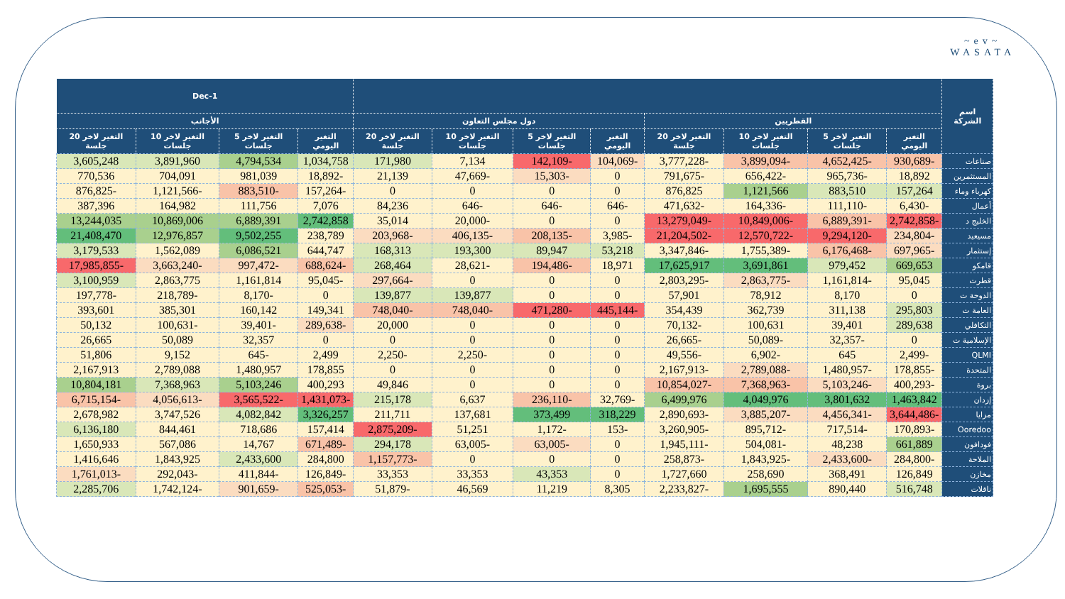~ev~
WASATA
| اسم الشركة | | | | | | | | | 1-Dec | | | |
| --- | --- | --- | --- | --- | --- | --- | --- | --- | --- | --- | --- | --- |
| | القطريين | | | | دول مجلس التعاون | | | | الأجانب | | | |
| | التغير اليومي | التغير لاخر 5 جلسات | التغير لاخر 10 جلسات | التغير لاخر 20 جلسة | التغير اليومي | التغير لاخر 5 جلسات | التغير لاخر 10 جلسات | التغير لاخر 20 جلسة | التغير اليومي | التغير لاخر 5 جلسات | التغير لاخر 10 جلسات | التغير لاخر 20 جلسة |
| صناعات | -930,689 | -4,652,425 | -3,899,094 | -3,777,228 | -104,069 | -142,109 | 7,134 | 171,980 | 1,034,758 | 4,794,534 | 3,891,960 | 3,605,248 |
| المستثمرين | 18,892 | -965,736 | -656,422 | -791,675 | 0 | -15,303 | -47,669 | 21,139 | -18,892 | 981,039 | 704,091 | 770,536 |
| كهرباء وماء | 157,264 | 883,510 | 1,121,566 | 876,825 | 0 | 0 | 0 | 0 | -157,264 | -883,510 | -1,121,566 | -876,825 |
| أعمال | -6,430 | -111,110 | -164,336 | -471,632 | -646 | -646 | -646 | 84,236 | 7,076 | 111,756 | 164,982 | 387,396 |
| الخليج د | -2,742,858 | -6,889,391 | -10,849,006 | -13,279,049 | 0 | 0 | -20,000 | 35,014 | 2,742,858 | 6,889,391 | 10,869,006 | 13,244,035 |
| مسيعيد | -234,804 | -9,294,120 | -12,570,722 | -21,204,502 | -3,985 | -208,135 | -406,135 | -203,968 | 238,789 | 9,502,255 | 12,976,857 | 21,408,470 |
| إستثمار | -697,965 | -6,176,468 | -1,755,389 | -3,347,846 | 53,218 | 89,947 | 193,300 | 168,313 | 644,747 | 6,086,521 | 1,562,089 | 3,179,533 |
| قامكو | 669,653 | 979,452 | 3,691,861 | 17,625,917 | 18,971 | -194,486 | -28,621 | 268,464 | -688,624 | -997,472 | -3,663,240 | -17,985,855 |
| قطرت | 95,045 | -1,161,814 | -2,863,775 | -2,803,295 | 0 | 0 | 0 | -297,664 | -95,045 | 1,161,814 | 2,863,775 | 3,100,959 |
| الدوحة ت | 0 | 8,170 | 78,912 | 57,901 | 0 | 0 | 139,877 | 139,877 | 0 | -8,170 | -218,789 | -197,778 |
| العامة ت | 295,803 | 311,138 | 362,739 | 354,439 | -445,144 | -471,280 | -748,040 | -748,040 | 149,341 | 160,142 | 385,301 | 393,601 |
| التكافلي | 289,638 | 39,401 | 100,631 | -70,132 | 0 | 0 | 0 | 20,000 | -289,638 | -39,401 | -100,631 | 50,132 |
| الإسلامية ت | 0 | -32,357 | -50,089 | -26,665 | 0 | 0 | 0 | 0 | 0 | 32,357 | 50,089 | 26,665 |
| QLMI | -2,499 | 645 | -6,902 | -49,556 | 0 | 0 | -2,250 | -2,250 | 2,499 | -645 | 9,152 | 51,806 |
| المتحدة | -178,855 | -1,480,957 | -2,789,088 | -2,167,913 | 0 | 0 | 0 | 0 | 178,855 | 1,480,957 | 2,789,088 | 2,167,913 |
| بروة | -400,293 | -5,103,246 | -7,368,963 | -10,854,027 | 0 | 0 | 0 | 49,846 | 400,293 | 5,103,246 | 7,368,963 | 10,804,181 |
| إزدان | 1,463,842 | 3,801,632 | 4,049,976 | 6,499,976 | -32,769 | -236,110 | 6,637 | 215,178 | -1,431,073 | -3,565,522 | -4,056,613 | -6,715,154 |
| مزايا | -3,644,486 | -4,456,341 | -3,885,207 | -2,890,693 | 318,229 | 373,499 | 137,681 | 211,711 | 3,326,257 | 4,082,842 | 3,747,526 | 2,678,982 |
| Ooredoo | -170,893 | -717,514 | -895,712 | -3,260,905 | -153 | -1,172 | 51,251 | -2,875,209 | 157,414 | 718,686 | 844,461 | 6,136,180 |
| فودافون | 661,889 | 48,238 | -504,081 | -1,945,111 | 0 | -63,005 | -63,005 | 294,178 | -671,489 | 14,767 | 567,086 | 1,650,933 |
| الملاحة | -284,800 | -2,433,600 | -1,843,925 | -258,873 | 0 | 0 | 0 | -1,157,773 | 284,800 | 2,433,600 | 1,843,925 | 1,416,646 |
| مخازن | 126,849 | 368,491 | 258,690 | 1,727,660 | 0 | 43,353 | 33,353 | 33,353 | -126,849 | -411,844 | -292,043 | -1,761,013 |
| ناقلات | 516,748 | 890,440 | 1,695,555 | -2,233,827 | 8,305 | 11,219 | 46,569 | -51,879 | -525,053 | -901,659 | -1,742,124 | 2,285,706 |